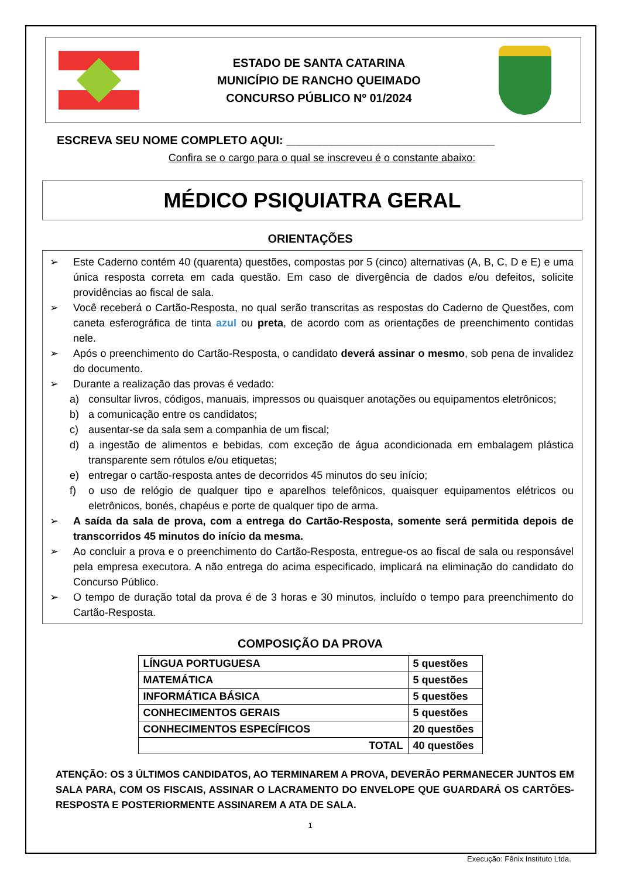ESTADO DE SANTA CATARINA
MUNICÍPIO DE RANCHO QUEIMADO
CONCURSO PÚBLICO Nº 01/2024
ESCREVA SEU NOME COMPLETO AQUI: ________________________________
Confira se o cargo para o qual se inscreveu é o constante abaixo:
MÉDICO PSIQUIATRA GERAL
ORIENTAÇÕES
➢ Este Caderno contém 40 (quarenta) questões, compostas por 5 (cinco) alternativas (A, B, C, D e E) e uma única resposta correta em cada questão. Em caso de divergência de dados e/ou defeitos, solicite providências ao fiscal de sala.
➢ Você receberá o Cartão-Resposta, no qual serão transcritas as respostas do Caderno de Questões, com caneta esferográfica de tinta azul ou preta, de acordo com as orientações de preenchimento contidas nele.
➢ Após o preenchimento do Cartão-Resposta, o candidato deverá assinar o mesmo, sob pena de invalidez do documento.
➢ Durante a realização das provas é vedado:
a) consultar livros, códigos, manuais, impressos ou quaisquer anotações ou equipamentos eletrônicos;
b) a comunicação entre os candidatos;
c) ausentar-se da sala sem a companhia de um fiscal;
d) a ingestão de alimentos e bebidas, com exceção de água acondicionada em embalagem plástica transparente sem rótulos e/ou etiquetas;
e) entregar o cartão-resposta antes de decorridos 45 minutos do seu início;
f) o uso de relógio de qualquer tipo e aparelhos telefônicos, quaisquer equipamentos elétricos ou eletrônicos, bonés, chapéus e porte de qualquer tipo de arma.
➢ A saída da sala de prova, com a entrega do Cartão-Resposta, somente será permitida depois de transcorridos 45 minutos do início da mesma.
➢ Ao concluir a prova e o preenchimento do Cartão-Resposta, entregue-os ao fiscal de sala ou responsável pela empresa executora. A não entrega do acima especificado, implicará na eliminação do candidato do Concurso Público.
➢ O tempo de duração total da prova é de 3 horas e 30 minutos, incluído o tempo para preenchimento do Cartão-Resposta.
COMPOSIÇÃO DA PROVA
| LÍNGUA PORTUGUESA | 5 questões |
| MATEMÁTICA | 5 questões |
| INFORMÁTICA BÁSICA | 5 questões |
| CONHECIMENTOS GERAIS | 5 questões |
| CONHECIMENTOS ESPECÍFICOS | 20 questões |
| TOTAL | 40 questões |
ATENÇÃO: OS 3 ÚLTIMOS CANDIDATOS, AO TERMINAREM A PROVA, DEVERÃO PERMANECER JUNTOS EM SALA PARA, COM OS FISCAIS, ASSINAR O LACRAMENTO DO ENVELOPE QUE GUARDARÁ OS CARTÕES-RESPOSTA E POSTERIORMENTE ASSINAREM A ATA DE SALA.
1
Execução: Fênix Instituto Ltda.